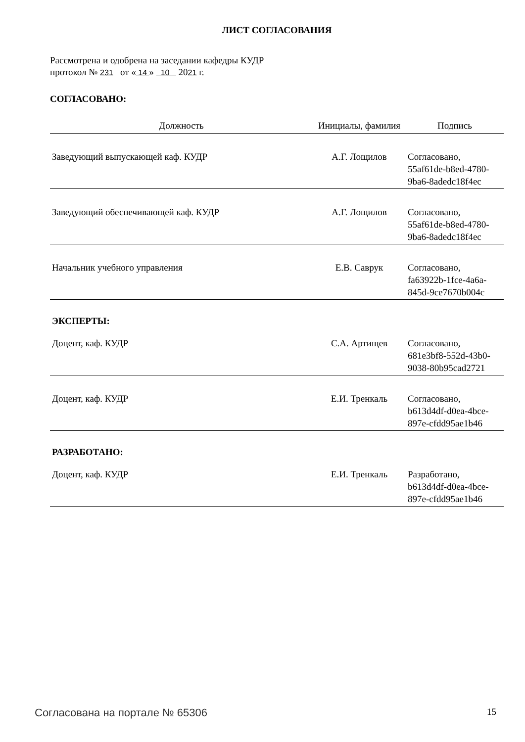ЛИСТ СОГЛАСОВАНИЯ
Рассмотрена и одобрена на заседании кафедры КУДР
протокол № 231 от « 14 » 10 2021 г.
СОГЛАСОВАНО:
| Должность | Инициалы, фамилия | Подпись |
| --- | --- | --- |
| Заведующий выпускающей каф. КУДР | А.Г. Лощилов | Согласовано, 55af61de-b8ed-4780- 9ba6-8adedc18f4ec |
| Заведующий обеспечивающей каф. КУДР | А.Г. Лощилов | Согласовано, 55af61de-b8ed-4780- 9ba6-8adedc18f4ec |
| Начальник учебного управления | Е.В. Саврук | Согласовано, fa63922b-1fce-4a6a- 845d-9ce7670b004c |
| ЭКСПЕРТЫ: | | |
| Доцент, каф. КУДР | С.А. Артищев | Согласовано, 681e3bf8-552d-43b0- 9038-80b95cad2721 |
| Доцент, каф. КУДР | Е.И. Тренкаль | Согласовано, b613d4df-d0ea-4bce- 897e-cfdd95ae1b46 |
| РАЗРАБОТАНО: | | |
| Доцент, каф. КУДР | Е.И. Тренкаль | Разработано, b613d4df-d0ea-4bce- 897e-cfdd95ae1b46 |
Согласована на портале № 65306 15